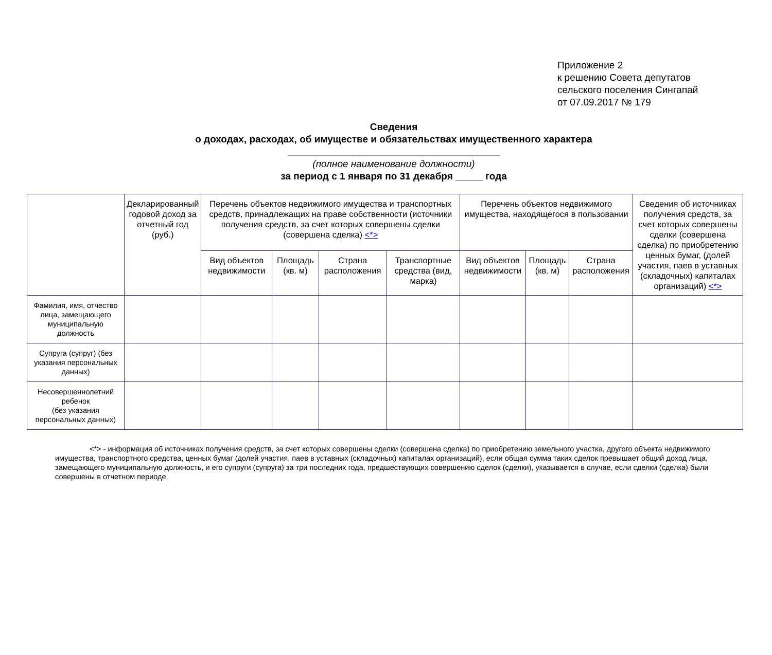Приложение 2
к решению Совета депутатов
сельского поселения Сингапай
от 07.09.2017 № 179
Сведения
о доходах, расходах, об имуществе и обязательствах имущественного характера
_______________________________________
(полное наименование должности)
за период с 1 января по 31 декабря _____ года
| | Декларированный годовой доход за отчетный год (руб.) | Перечень объектов недвижимого имущества и транспортных средств, принадлежащих на праве собственности (источники получения средств, за счет которых совершены сделки (совершена сделка) <*> | | | | Перечень объектов недвижимого имущества, находящегося в пользовании | | | Сведения об источниках получения средств, за счет которых совершены сделки (совершена сделка) по приобретению ценных бумаг, (долей участия, паев в уставных (складочных) капиталах организаций) <*> |
| --- | --- | --- | --- | --- | --- | --- | --- | --- | --- |
| | | Вид объектов недвижимости | Площадь (кв. м) | Страна расположения | Транспортные средства (вид, марка) | Вид объектов недвижимости | Площадь (кв. м) | Страна расположения | |
| Фамилия, имя, отчество лица, замещающего муниципальную должность | | | | | | | | | |
| Супруга (супруг) (без указания персональных данных) | | | | | | | | | |
| Несовершеннолетний ребенок (без указания персональных данных) | | | | | | | | | |
<*> - информация об источниках получения средств, за счет которых совершены сделки (совершена сделка) по приобретению земельного участка, другого объекта недвижимого имущества, транспортного средства, ценных бумаг (долей участия, паев в уставных (складочных) капиталах организаций), если общая сумма таких сделок превышает общий доход лица, замещающего муниципальную должность, и его супруги (супруга) за три последних года, предшествующих совершению сделок (сделки), указывается в случае, если сделки (сделка) были совершены в отчетном периоде.